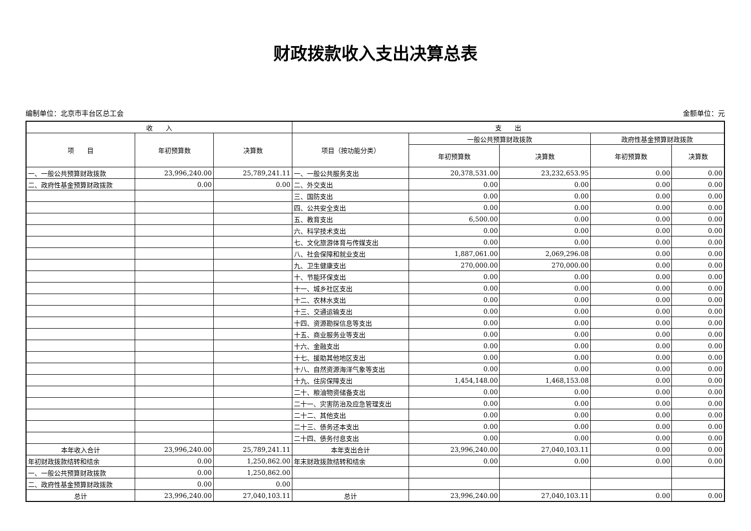财政拨款收入支出决算总表
编制单位：北京市丰台区总工会 金额单位：元
| 收 入 | | | 支 出 | | | | |
| --- | --- | --- | --- | --- | --- | --- | --- |
| 项 目 | 年初预算数 | 决算数 | 项目（按功能分类） | 一般公共预算财政拨款 | | 政府性基金预算财政拨款 | |
| | | | | 年初预算数 | 决算数 | 年初预算数 | 决算数 |
| 一、一般公共预算财政拨款 | 23,996,240.00 | 25,789,241.11 | 一、一般公共服务支出 | 20,378,531.00 | 23,232,653.95 | 0.00 | 0.00 |
| 二、政府性基金预算财政拨款 | 0.00 | 0.00 | 二、外交支出 | 0.00 | 0.00 | 0.00 | 0.00 |
| | | | 三、国防支出 | 0.00 | 0.00 | 0.00 | 0.00 |
| | | | 四、公共安全支出 | 0.00 | 0.00 | 0.00 | 0.00 |
| | | | 五、教育支出 | 6,500.00 | 0.00 | 0.00 | 0.00 |
| | | | 六、科学技术支出 | 0.00 | 0.00 | 0.00 | 0.00 |
| | | | 七、文化旅游体育与传媒支出 | 0.00 | 0.00 | 0.00 | 0.00 |
| | | | 八、社会保障和就业支出 | 1,887,061.00 | 2,069,296.08 | 0.00 | 0.00 |
| | | | 九、卫生健康支出 | 270,000.00 | 270,000.00 | 0.00 | 0.00 |
| | | | 十、节能环保支出 | 0.00 | 0.00 | 0.00 | 0.00 |
| | | | 十一、城乡社区支出 | 0.00 | 0.00 | 0.00 | 0.00 |
| | | | 十二、农林水支出 | 0.00 | 0.00 | 0.00 | 0.00 |
| | | | 十三、交通运输支出 | 0.00 | 0.00 | 0.00 | 0.00 |
| | | | 十四、资源勘探信息等支出 | 0.00 | 0.00 | 0.00 | 0.00 |
| | | | 十五、商业服务业等支出 | 0.00 | 0.00 | 0.00 | 0.00 |
| | | | 十六、金融支出 | 0.00 | 0.00 | 0.00 | 0.00 |
| | | | 十七、援助其他地区支出 | 0.00 | 0.00 | 0.00 | 0.00 |
| | | | 十八、自然资源海洋气象等支出 | 0.00 | 0.00 | 0.00 | 0.00 |
| | | | 十九、住房保障支出 | 1,454,148.00 | 1,468,153.08 | 0.00 | 0.00 |
| | | | 二十、粮油物资储备支出 | 0.00 | 0.00 | 0.00 | 0.00 |
| | | | 二十一、灾害防治及应急管理支出 | 0.00 | 0.00 | 0.00 | 0.00 |
| | | | 二十二、其他支出 | 0.00 | 0.00 | 0.00 | 0.00 |
| | | | 二十三、债务还本支出 | 0.00 | 0.00 | 0.00 | 0.00 |
| | | | 二十四、债务付息支出 | 0.00 | 0.00 | 0.00 | 0.00 |
| 本年收入合计 | 23,996,240.00 | 25,789,241.11 | 本年支出合计 | 23,996,240.00 | 27,040,103.11 | 0.00 | 0.00 |
| 年初财政拨款结转和结余 | 0.00 | 1,250,862.00 | 年末财政拨款结转和结余 | 0.00 | 0.00 | 0.00 | 0.00 |
| 一、一般公共预算财政拨款 | 0.00 | 1,250,862.00 | | | | | |
| 二、政府性基金预算财政拨款 | 0.00 | 0.00 | | | | | |
| 总计 | 23,996,240.00 | 27,040,103.11 | 总计 | 23,996,240.00 | 27,040,103.11 | 0.00 | 0.00 |